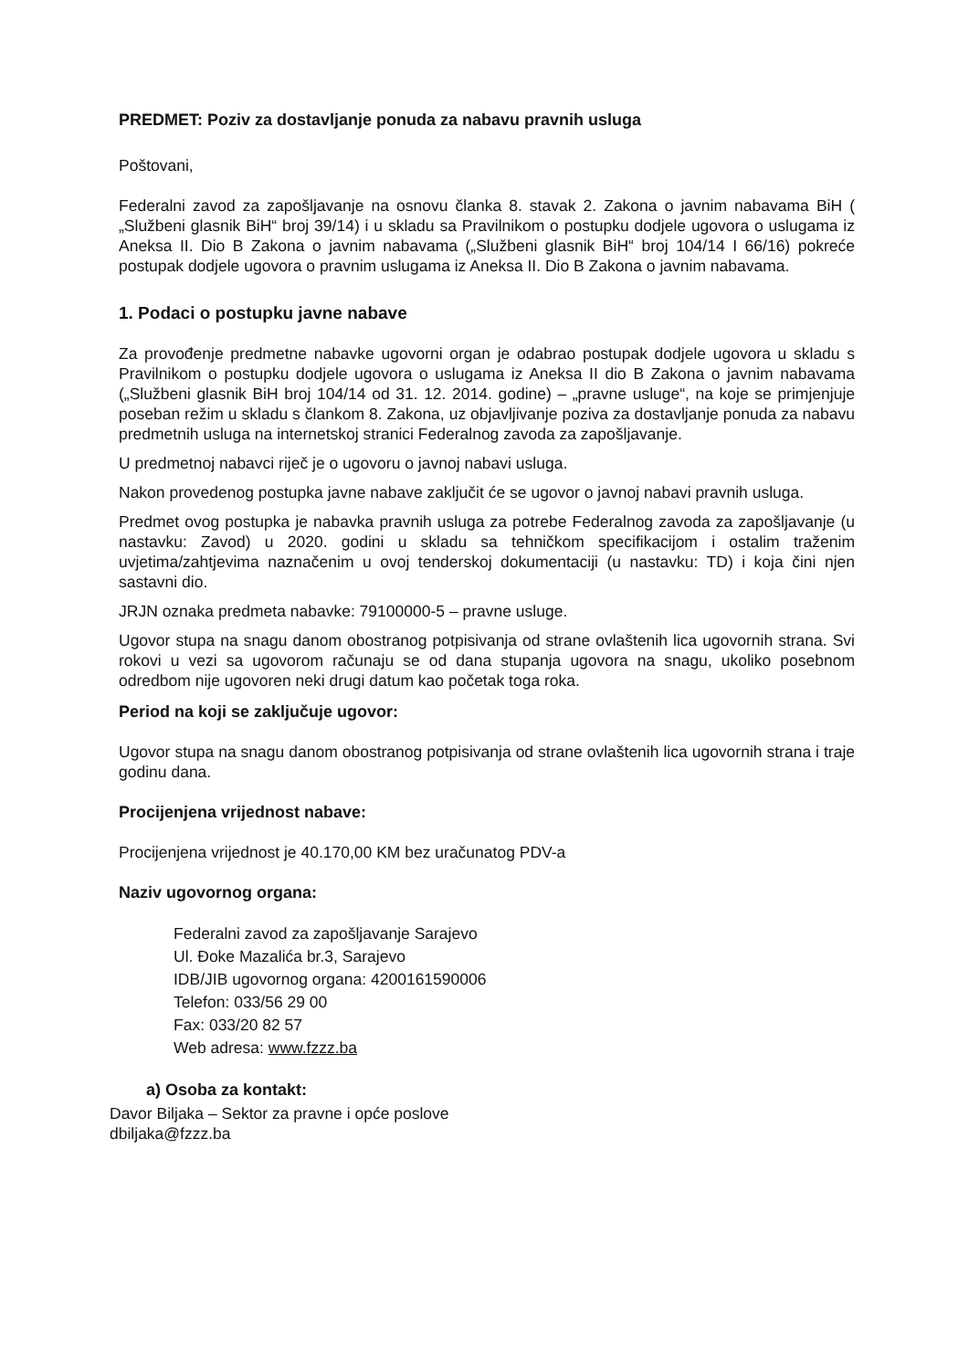PREDMET: Poziv za dostavljanje ponuda za nabavu pravnih usluga
Poštovani,
Federalni zavod za zapošljavanje na osnovu članka 8. stavak 2. Zakona o javnim nabavama BiH ( „Službeni glasnik BiH“ broj 39/14) i u skladu sa Pravilnikom o postupku dodjele ugovora o uslugama iz Aneksa II. Dio B Zakona o javnim nabavama („Službeni glasnik BiH“ broj 104/14 I 66/16) pokreće postupak dodjele ugovora o pravnim uslugama iz Aneksa II. Dio B Zakona o javnim nabavama.
1. Podaci o postupku javne nabave
Za provođenje predmetne nabavke ugovorni organ je odabrao postupak dodjele ugovora u skladu s Pravilnikom o postupku dodjele ugovora o uslugama iz Aneksa II dio B Zakona o javnim nabavama („Službeni glasnik BiH broj 104/14 od 31. 12. 2014. godine) – „pravne usluge“, na koje se primjenjuje poseban režim u skladu s člankom 8. Zakona, uz objavljivanje poziva za dostavljanje ponuda za nabavu predmetnih usluga na internetskoj stranici Federalnog zavoda za zapošljavanje.
U predmetnoj nabavci riječ je o ugovoru o javnoj nabavi usluga.
Nakon provedenog postupka javne nabave zaključit će se ugovor o javnoj nabavi pravnih usluga.
Predmet ovog postupka je nabavka pravnih usluga za potrebe Federalnog zavoda za zapošljavanje (u nastavku: Zavod) u 2020. godini u skladu sa tehničkom specifikacijom i ostalim traženim uvjetima/zahtjevima naznačenim u ovoj tenderskoj dokumentaciji (u nastavku: TD) i koja čini njen sastavni dio.
JRJN oznaka predmeta nabavke: 79100000-5 – pravne usluge.
Ugovor stupa na snagu danom obostranog potpisivanja od strane ovlaštenih lica ugovornih strana. Svi rokovi u vezi sa ugovorom računaju se od dana stupanja ugovora na snagu, ukoliko posebnom odredbom nije ugovoren neki drugi datum kao početak toga roka.
Period na koji se zaključuje ugovor:
Ugovor stupa na snagu danom obostranog potpisivanja od strane ovlaštenih lica ugovornih strana i traje godinu dana.
Procijenjena vrijednost nabave:
Procijenjena vrijednost je 40.170,00 KM bez uračunatog PDV-a
Naziv ugovornog organa:
Federalni zavod za zapošljavanje Sarajevo
Ul. Đoke Mazalića br.3, Sarajevo
IDB/JIB ugovornog organa: 4200161590006
Telefon: 033/56 29 00
Fax: 033/20 82 57
Web adresa: www.fzzz.ba
a) Osoba za kontakt:
Davor Biljaka – Sektor za pravne i opće poslove
dbiljaka@fzzz.ba